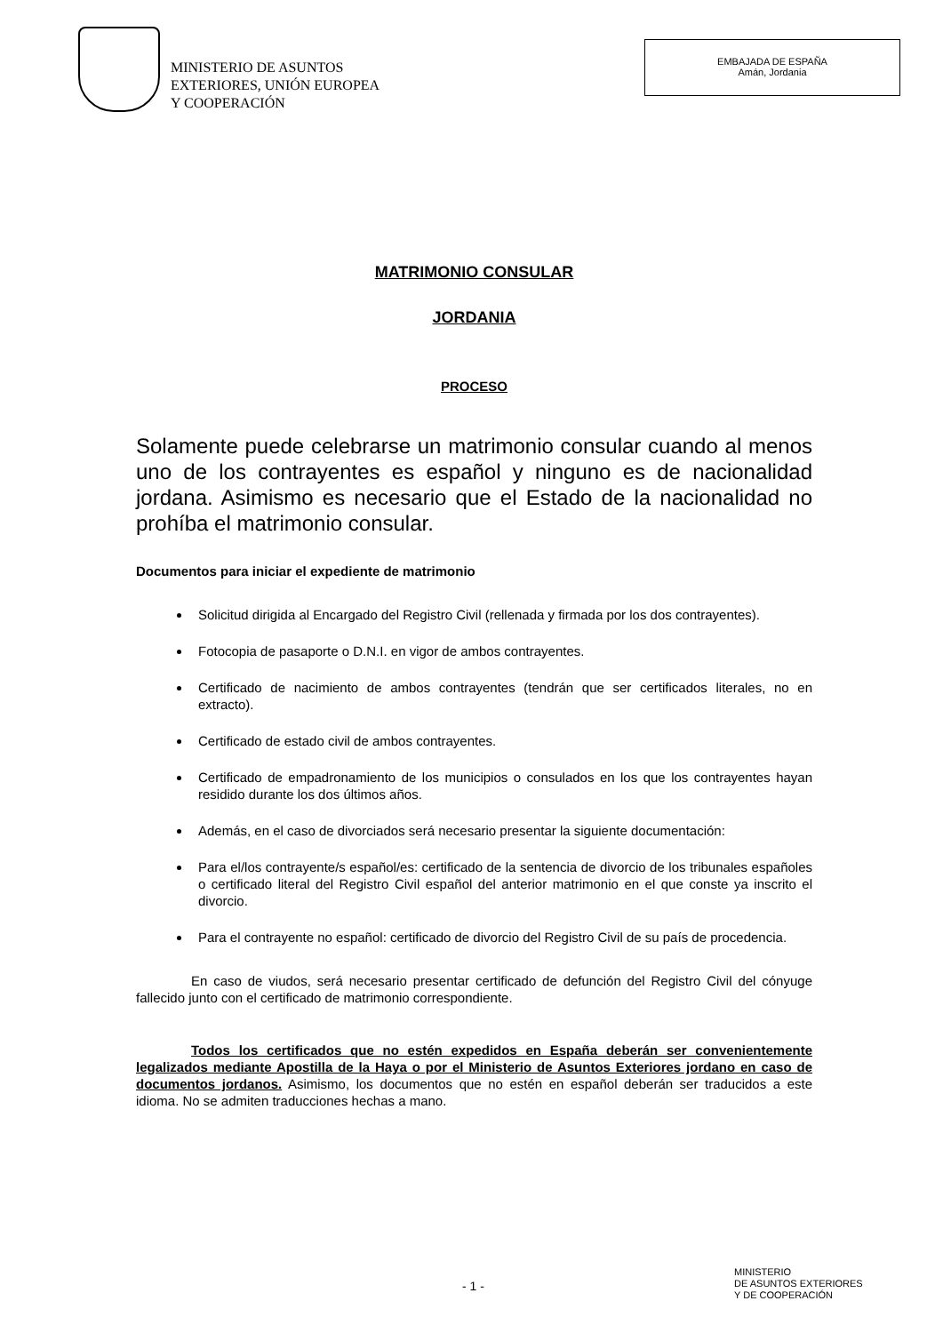MINISTERIO DE ASUNTOS
EXTERIORES, UNIÓN EUROPEA
Y COOPERACIÓN
EMBAJADA DE ESPAÑA
Amán, Jordania
MATRIMONIO CONSULAR
JORDANIA
PROCESO
Solamente puede celebrarse un matrimonio consular cuando al menos uno de los contrayentes es español y ninguno es de nacionalidad jordana. Asimismo es necesario que el Estado de la nacionalidad no prohíba el matrimonio consular.
Documentos para iniciar el expediente de matrimonio
Solicitud dirigida al Encargado del Registro Civil (rellenada y firmada por los dos contrayentes).
Fotocopia de pasaporte o D.N.I. en vigor de ambos contrayentes.
Certificado de nacimiento de ambos contrayentes (tendrán que ser certificados literales, no en extracto).
Certificado de estado civil de ambos contrayentes.
Certificado de empadronamiento de los municipios o consulados en los que los contrayentes hayan residido durante los dos últimos años.
Además, en el caso de divorciados será necesario presentar la siguiente documentación:
Para el/los contrayente/s español/es: certificado de la sentencia de divorcio de los tribunales españoles o certificado literal del Registro Civil español del anterior matrimonio en el que conste ya inscrito el divorcio.
Para el contrayente no español: certificado de divorcio del Registro Civil de su país de procedencia.
En caso de viudos, será necesario presentar certificado de defunción del Registro Civil del cónyuge fallecido junto con el certificado de matrimonio correspondiente.
Todos los certificados que no estén expedidos en España deberán ser convenientemente legalizados mediante Apostilla de la Haya o por el Ministerio de Asuntos Exteriores jordano en caso de documentos jordanos. Asimismo, los documentos que no estén en español deberán ser traducidos a este idioma. No se admiten traducciones hechas a mano.
- 1 -
MINISTERIO
DE ASUNTOS EXTERIORES
Y DE COOPERACIÓN